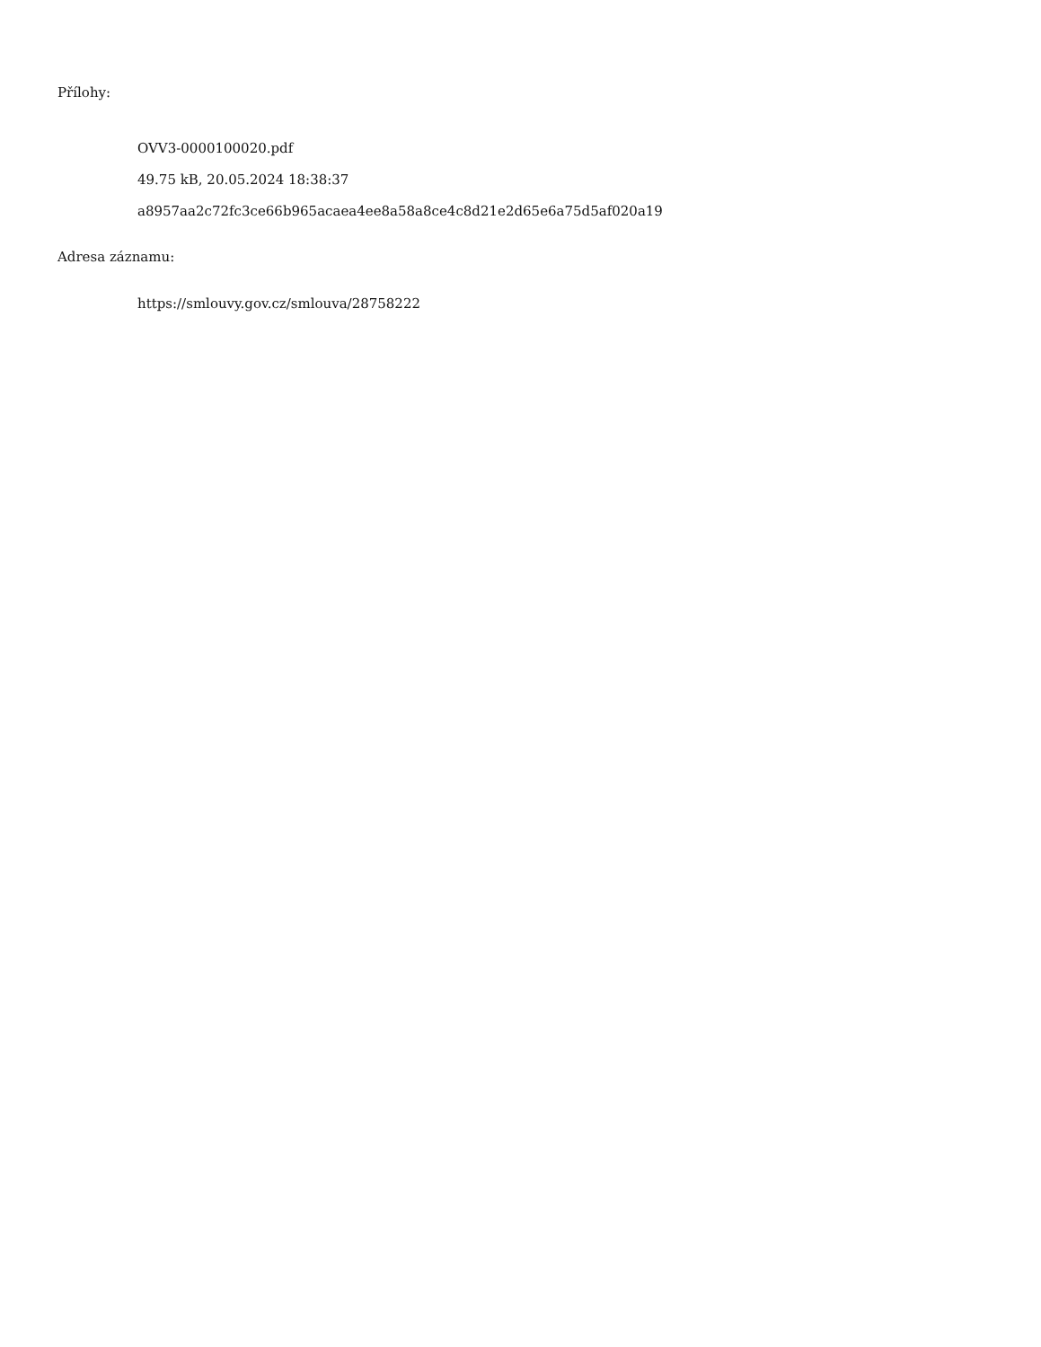Přílohy:
OVV3-0000100020.pdf
49.75 kB, 20.05.2024 18:38:37
a8957aa2c72fc3ce66b965acaea4ee8a58a8ce4c8d21e2d65e6a75d5af020a19
Adresa záznamu:
https://smlouvy.gov.cz/smlouva/28758222